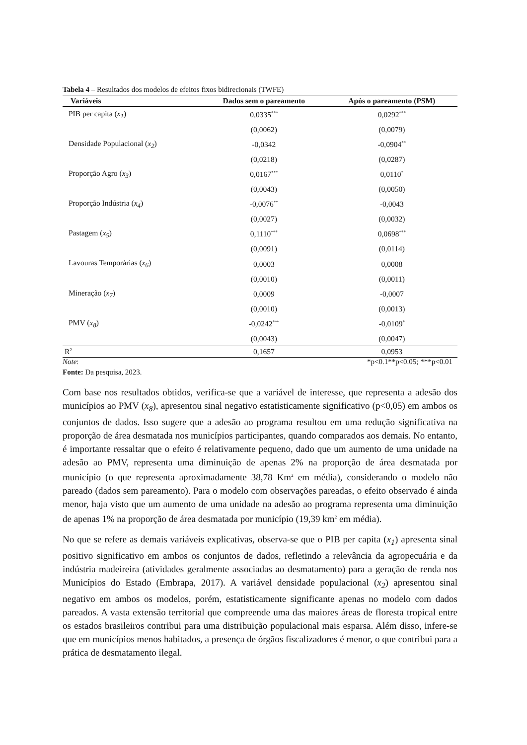Tabela 4 – Resultados dos modelos de efeitos fixos bidirecionais (TWFE)
| Variáveis | Dados sem o pareamento | Após o pareamento (PSM) |
| --- | --- | --- |
| PIB per capita ( x<sub>1</sub> ) | 0,0335<sup>***</sup> | 0,0292<sup>***</sup> |
| | (0,0062) | (0,0079) |
| Densidade Populacional ( x<sub>2</sub> ) | -0,0342 | -0,0904<sup>**</sup> |
| | (0,0218) | (0,0287) |
| Proporção Agro ( x<sub>3</sub> ) | 0,0167<sup>***</sup> | 0,0110<sup>*</sup> |
| | (0,0043) | (0,0050) |
| Proporção Indústria ( x<sub>4</sub> ) | -0,0076<sup>**</sup> | -0,0043 |
| | (0,0027) | (0,0032) |
| Pastagem ( x<sub>5</sub> ) | 0,1110<sup>***</sup> | 0,0698<sup>***</sup> |
| | (0,0091) | (0,0114) |
| Lavouras Temporárias ( x<sub>6</sub> ) | 0,0003 | 0,0008 |
| | (0,0010) | (0,0011) |
| Mineração ( x<sub>7</sub> ) | 0,0009 | -0,0007 |
| | (0,0010) | (0,0013) |
| PMV ( x<sub>8</sub> ) | -0,0242<sup>***</sup> | -0,0109<sup>*</sup> |
| | (0,0043) | (0,0047) |
| R<sup>2</sup> | 0,1657 | 0,0953 |
Note: *p<0.1**p<0.05; ***p<0.01
Fonte: Da pesquisa, 2023.
Com base nos resultados obtidos, verifica-se que a variável de interesse, que representa a adesão dos municípios ao PMV (x<sub>8</sub>), apresentou sinal negativo estatisticamente significativo (p<0,05) em ambos os conjuntos de dados. Isso sugere que a adesão ao programa resultou em uma redução significativa na proporção de área desmatada nos municípios participantes, quando comparados aos demais. No entanto, é importante ressaltar que o efeito é relativamente pequeno, dado que um aumento de uma unidade na adesão ao PMV, representa uma diminuição de apenas 2% na proporção de área desmatada por município (o que representa aproximadamente 38,78 Km<sup>2</sup> em média), considerando o modelo não pareado (dados sem pareamento). Para o modelo com observações pareadas, o efeito observado é ainda menor, haja visto que um aumento de uma unidade na adesão ao programa representa uma diminuição de apenas 1% na proporção de área desmatada por município (19,39 km<sup>2</sup> em média).
No que se refere as demais variáveis explicativas, observa-se que o PIB per capita (x<sub>1</sub>) apresenta sinal positivo significativo em ambos os conjuntos de dados, refletindo a relevância da agropecuária e da indústria madeireira (atividades geralmente associadas ao desmatamento) para a geração de renda nos Municípios do Estado (Embrapa, 2017). A variável densidade populacional (x<sub>2</sub>) apresentou sinal negativo em ambos os modelos, porém, estatisticamente significante apenas no modelo com dados pareados. A vasta extensão territorial que compreende uma das maiores áreas de floresta tropical entre os estados brasileiros contribui para uma distribuição populacional mais esparsa. Além disso, infere-se que em municípios menos habitados, a presença de órgãos fiscalizadores é menor, o que contribui para a prática de desmatamento ilegal.